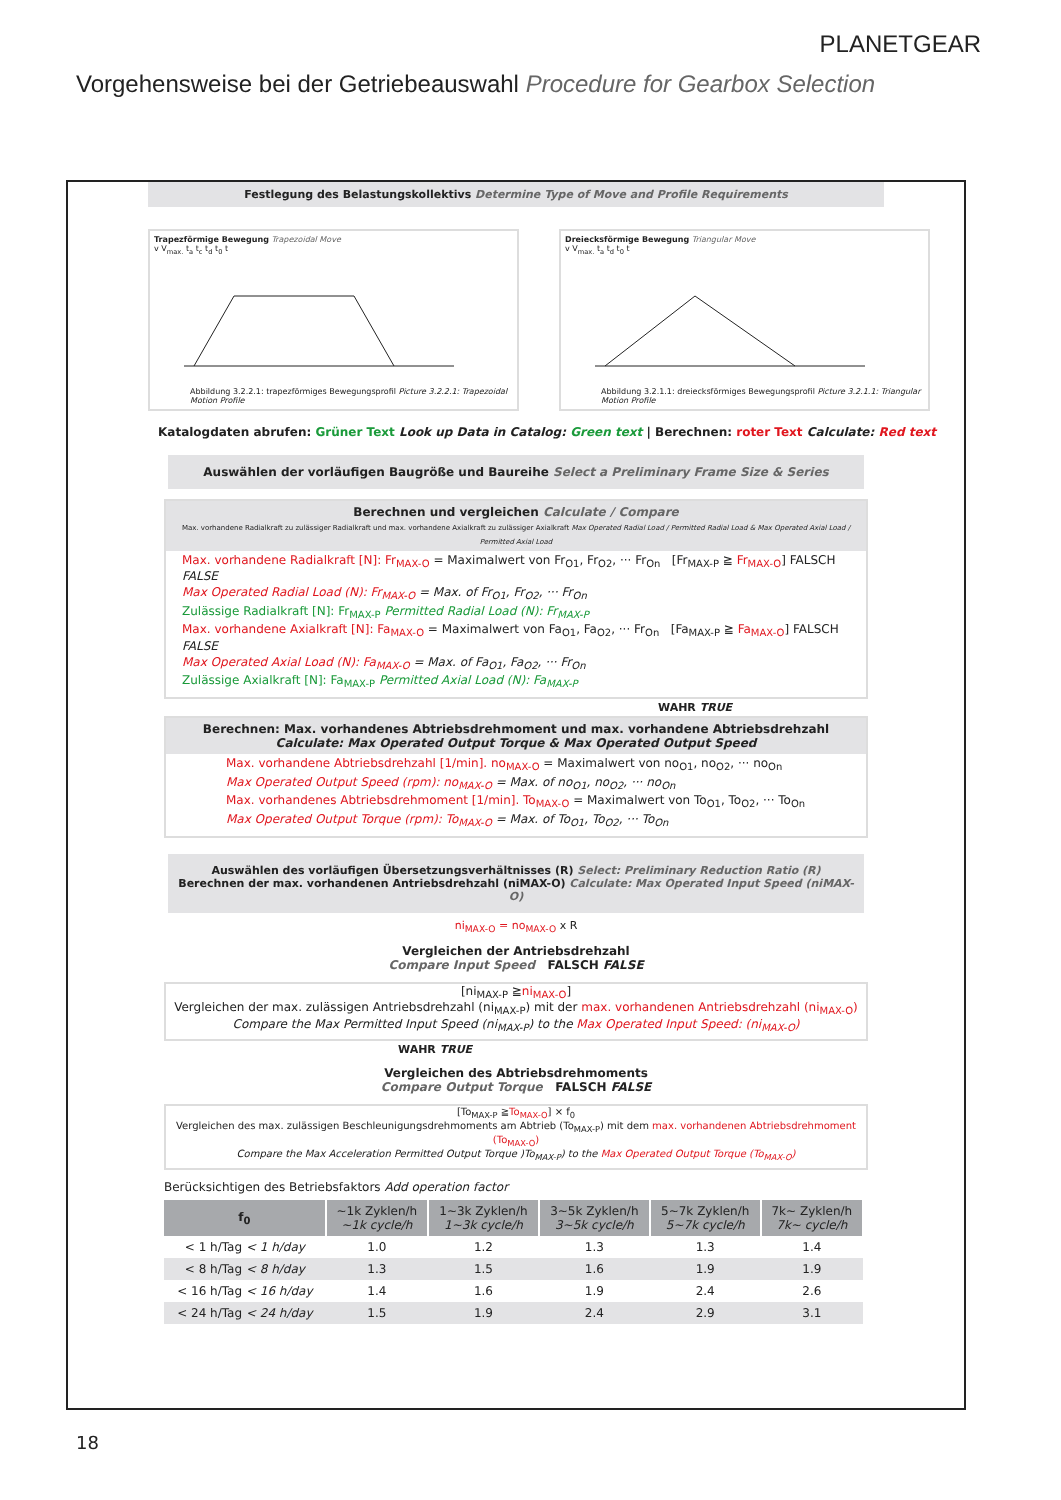PLANETGEAR
Vorgehensweise bei der Getriebeauswahl Procedure for Gearbox Selection
Festlegung des Belastungskollektivs Determine Type of Move and Profile Requirements
Trapezförmige Bewegung Trapezoidal Move
v V<sub>max.</sub> t<sub>a</sub> t<sub>c</sub> t<sub>d</sub> t<sub>0</sub> t
Abbildung 3.2.2.1: trapezförmiges Bewegungsprofil Picture 3.2.2.1: Trapezoidal Motion Profile
Dreiecksförmige Bewegung Triangular Move
v V<sub>max.</sub> t<sub>a</sub> t<sub>d</sub> t<sub>0</sub> t
Abbildung 3.2.1.1: dreiecksförmiges Bewegungsprofil Picture 3.2.1.1: Triangular Motion Profile
Katalogdaten abrufen: Grüner Text Look up Data in Catalog: Green text | Berechnen: roter Text Calculate: Red text
Auswählen der vorläufigen Baugröße und Baureihe Select a Preliminary Frame Size & Series
Berechnen und vergleichen Calculate / Compare
Max. vorhandene Radialkraft zu zulässiger Radialkraft und max. vorhandene Axialkraft zu zulässiger Axialkraft Max Operated Radial Load / Permitted Radial Load & Max Operated Axial Load / Permitted Axial Load
Max. vorhandene Radialkraft [N]: Fr<sub>MAX-O</sub> = Maximalwert von Fr<sub>O1</sub>, Fr<sub>O2</sub>, ··· Fr<sub>On</sub> [Fr<sub>MAX-P</sub> ≧ Fr<sub>MAX-O</sub>] FALSCH FALSE
Max Operated Radial Load (N): Fr<sub>MAX-O</sub> = Max. of Fr<sub>O1</sub>, Fr<sub>O2</sub>, ··· Fr<sub>On</sub>
Zulässige Radialkraft [N]: Fr<sub>MAX-P</sub> Permitted Radial Load (N): Fr<sub>MAX-P</sub>
Max. vorhandene Axialkraft [N]: Fa<sub>MAX-O</sub> = Maximalwert von Fa<sub>O1</sub>, Fa<sub>O2</sub>, ··· Fr<sub>On</sub> [Fa<sub>MAX-P</sub> ≧ Fa<sub>MAX-O</sub>] FALSCH FALSE
Max Operated Axial Load (N): Fa<sub>MAX-O</sub> = Max. of Fa<sub>O1</sub>, Fa<sub>O2</sub>, ··· Fr<sub>On</sub>
Zulässige Axialkraft [N]: Fa<sub>MAX-P</sub> Permitted Axial Load (N): Fa<sub>MAX-P</sub>
WAHR TRUE
Berechnen: Max. vorhandenes Abtriebsdrehmoment und max. vorhandene Abtriebsdrehzahl
Calculate: Max Operated Output Torque & Max Operated Output Speed
Max. vorhandene Abtriebsdrehzahl [1/min]. no<sub>MAX-O</sub> = Maximalwert von no<sub>O1</sub>, no<sub>O2</sub>, ··· no<sub>On</sub>
Max Operated Output Speed (rpm): no<sub>MAX-O</sub> = Max. of no<sub>O1</sub>, no<sub>O2</sub>, ··· no<sub>On</sub>
Max. vorhandenes Abtriebsdrehmoment [1/min]. To<sub>MAX-O</sub> = Maximalwert von To<sub>O1</sub>, To<sub>O2</sub>, ··· To<sub>On</sub>
Max Operated Output Torque (rpm): To<sub>MAX-O</sub> = Max. of To<sub>O1</sub>, To<sub>O2</sub>, ··· To<sub>On</sub>
Auswählen des vorläufigen Übersetzungsverhältnisses (R) Select: Preliminary Reduction Ratio (R)
Berechnen der max. vorhandenen Antriebsdrehzahl (niMAX-O) Calculate: Max Operated Input Speed (niMAX-O)
ni<sub>MAX-O</sub> = no<sub>MAX-O</sub> x R
Vergleichen der Antriebsdrehzahl
Compare Input Speed FALSCH FALSE
[ni<sub>MAX-P</sub> ≧ni<sub>MAX-O</sub>]
Vergleichen der max. zulässigen Antriebsdrehzahl (ni<sub>MAX-P</sub>) mit der max. vorhandenen Antriebsdrehzahl (ni<sub>MAX-O</sub>)
Compare the Max Permitted Input Speed (ni<sub>MAX-P</sub>) to the Max Operated Input Speed: (ni<sub>MAX-O</sub>)
WAHR TRUE
Vergleichen des Abtriebsdrehmoments
Compare Output Torque FALSCH FALSE
[To<sub>MAX-P</sub> ≧To<sub>MAX-O</sub>] × f<sub>0</sub>
Vergleichen des max. zulässigen Beschleunigungsdrehmoments am Abtrieb (To<sub>MAX-P</sub>) mit dem max. vorhandenen Abtriebsdrehmoment (To<sub>MAX-O</sub>)
Compare the Max Acceleration Permitted Output Torque )To<sub>MAX-P</sub>) to the Max Operated Output Torque (To<sub>MAX-O</sub>)
Berücksichtigen des Betriebsfaktors Add operation factor
| f<sub>0</sub> | ~1k Zyklen/h ~1k cycle/h | 1~3k Zyklen/h 1~3k cycle/h | 3~5k Zyklen/h 3~5k cycle/h | 5~7k Zyklen/h 5~7k cycle/h | 7k~ Zyklen/h 7k~ cycle/h |
| --- | --- | --- | --- | --- | --- |
| < 1 h/Tag < 1 h/day | 1.0 | 1.2 | 1.3 | 1.3 | 1.4 |
| < 8 h/Tag < 8 h/day | 1.3 | 1.5 | 1.6 | 1.9 | 1.9 |
| < 16 h/Tag < 16 h/day | 1.4 | 1.6 | 1.9 | 2.4 | 2.6 |
| < 24 h/Tag < 24 h/day | 1.5 | 1.9 | 2.4 | 2.9 | 3.1 |
18